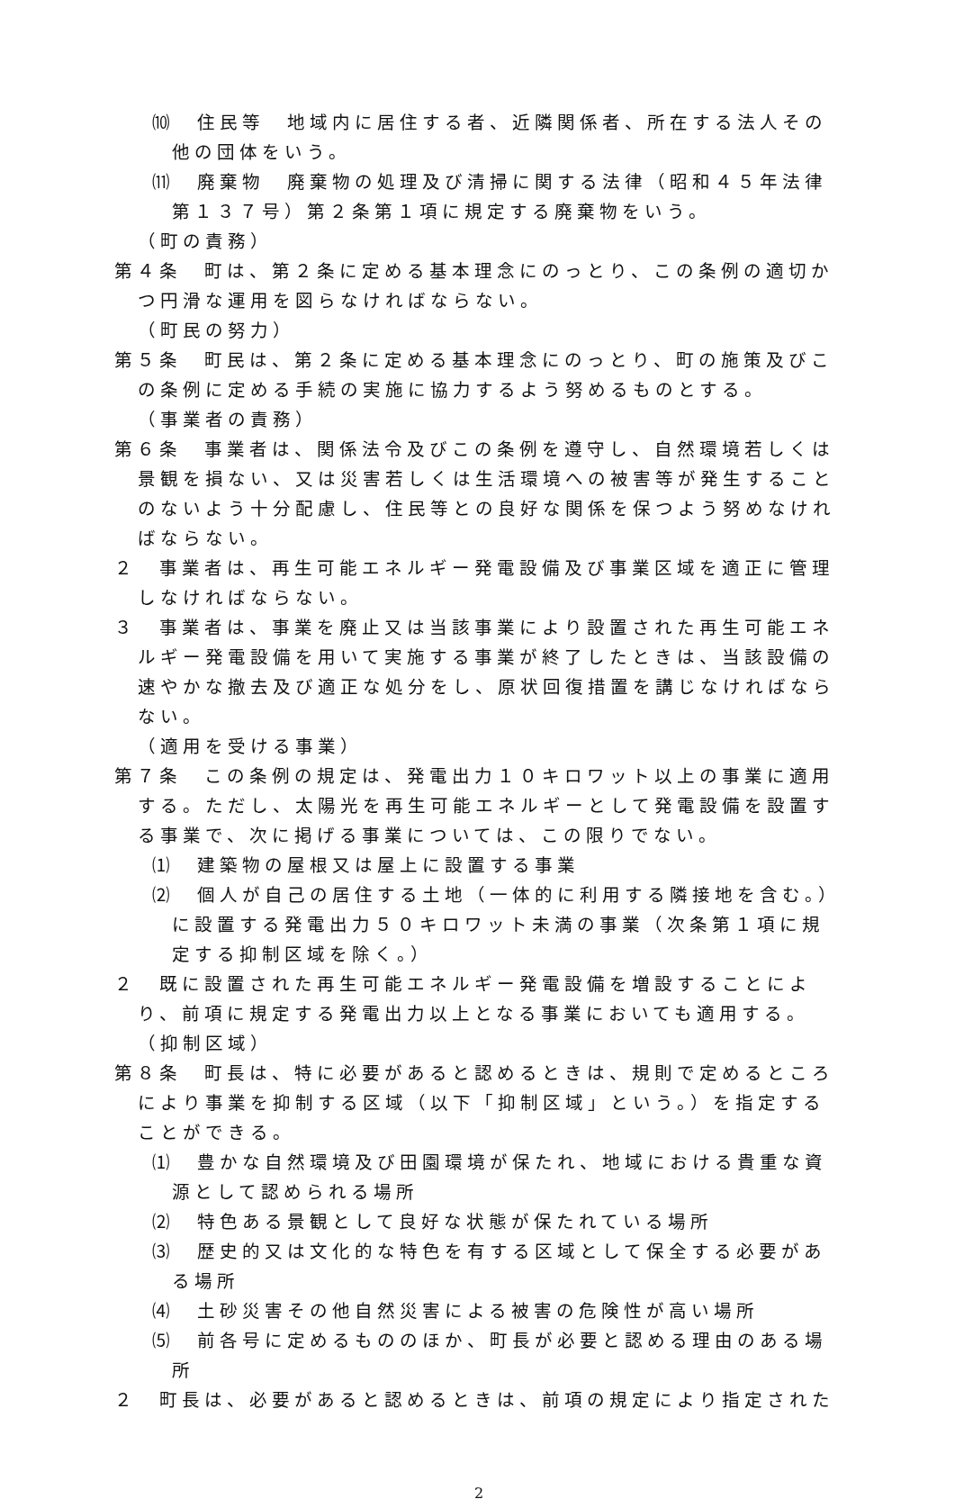⑽　住民等　地域内に居住する者、近隣関係者、所在する法人その他の団体をいう。
⑾　廃棄物　廃棄物の処理及び清掃に関する法律（昭和４５年法律第１３７号）第２条第１項に規定する廃棄物をいう。
（町の責務）
第４条　町は、第２条に定める基本理念にのっとり、この条例の適切かつ円滑な運用を図らなければならない。
（町民の努力）
第５条　町民は、第２条に定める基本理念にのっとり、町の施策及びこの条例に定める手続の実施に協力するよう努めるものとする。
（事業者の責務）
第６条　事業者は、関係法令及びこの条例を遵守し、自然環境若しくは景観を損ない、又は災害若しくは生活環境への被害等が発生することのないよう十分配慮し、住民等との良好な関係を保つよう努めなければならない。
２　事業者は、再生可能エネルギー発電設備及び事業区域を適正に管理しなければならない。
３　事業者は、事業を廃止又は当該事業により設置された再生可能エネルギー発電設備を用いて実施する事業が終了したときは、当該設備の速やかな撤去及び適正な処分をし、原状回復措置を講じなければならない。
（適用を受ける事業）
第７条　この条例の規定は、発電出力１０キロワット以上の事業に適用する。ただし、太陽光を再生可能エネルギーとして発電設備を設置する事業で、次に掲げる事業については、この限りでない。
⑴　建築物の屋根又は屋上に設置する事業
⑵　個人が自己の居住する土地（一体的に利用する隣接地を含む。）に設置する発電出力５０キロワット未満の事業（次条第１項に規定する抑制区域を除く。）
２　既に設置された再生可能エネルギー発電設備を増設することにより、前項に規定する発電出力以上となる事業においても適用する。
（抑制区域）
第８条　町長は、特に必要があると認めるときは、規則で定めるところにより事業を抑制する区域（以下「抑制区域」という。）を指定することができる。
⑴　豊かな自然環境及び田園環境が保たれ、地域における貴重な資源として認められる場所
⑵　特色ある景観として良好な状態が保たれている場所
⑶　歴史的又は文化的な特色を有する区域として保全する必要がある場所
⑷　土砂災害その他自然災害による被害の危険性が高い場所
⑸　前各号に定めるもののほか、町長が必要と認める理由のある場所
２　町長は、必要があると認めるときは、前項の規定により指定された
2